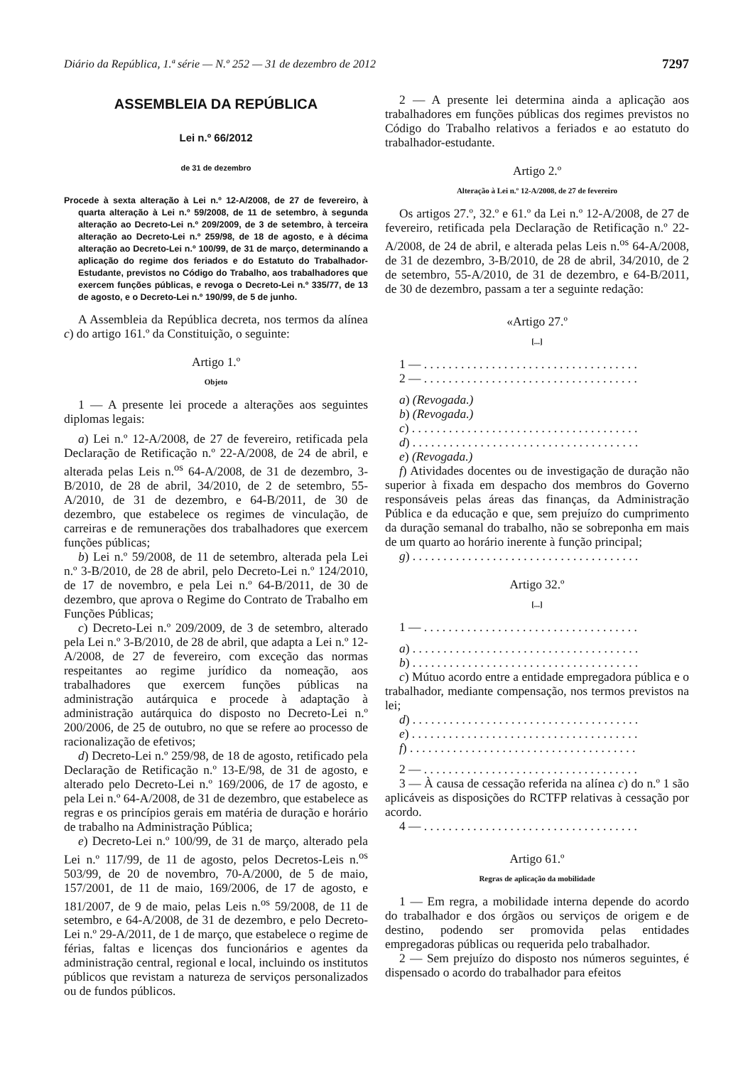Diário da República, 1.ª série — N.º 252 — 31 de dezembro de 2012 7297
ASSEMBLEIA DA REPÚBLICA
Lei n.º 66/2012
de 31 de dezembro
Procede à sexta alteração à Lei n.º 12-A/2008, de 27 de fevereiro, à quarta alteração à Lei n.º 59/2008, de 11 de setembro, à segunda alteração ao Decreto-Lei n.º 209/2009, de 3 de setembro, à terceira alteração ao Decreto-Lei n.º 259/98, de 18 de agosto, e à décima alteração ao Decreto-Lei n.º 100/99, de 31 de março, determinando a aplicação do regime dos feriados e do Estatuto do Trabalhador-Estudante, previstos no Código do Trabalho, aos trabalhadores que exercem funções públicas, e revoga o Decreto-Lei n.º 335/77, de 13 de agosto, e o Decreto-Lei n.º 190/99, de 5 de junho.
A Assembleia da República decreta, nos termos da alínea c) do artigo 161.º da Constituição, o seguinte:
Artigo 1.º
Objeto
1 — A presente lei procede a alterações aos seguintes diplomas legais:
a) Lei n.º 12-A/2008, de 27 de fevereiro, retificada pela Declaração de Retificação n.º 22-A/2008, de 24 de abril, e alterada pelas Leis n.<sup>os</sup> 64-A/2008, de 31 de dezembro, 3-B/2010, de 28 de abril, 34/2010, de 2 de setembro, 55-A/2010, de 31 de dezembro, e 64-B/2011, de 30 de dezembro, que estabelece os regimes de vinculação, de carreiras e de remunerações dos trabalhadores que exercem funções públicas;
b) Lei n.º 59/2008, de 11 de setembro, alterada pela Lei n.º 3-B/2010, de 28 de abril, pelo Decreto-Lei n.º 124/2010, de 17 de novembro, e pela Lei n.º 64-B/2011, de 30 de dezembro, que aprova o Regime do Contrato de Trabalho em Funções Públicas;
c) Decreto-Lei n.º 209/2009, de 3 de setembro, alterado pela Lei n.º 3-B/2010, de 28 de abril, que adapta a Lei n.º 12-A/2008, de 27 de fevereiro, com exceção das normas respeitantes ao regime jurídico da nomeação, aos trabalhadores que exercem funções públicas na administração autárquica e procede à adaptação à administração autárquica do disposto no Decreto-Lei n.º 200/2006, de 25 de outubro, no que se refere ao processo de racionalização de efetivos;
d) Decreto-Lei n.º 259/98, de 18 de agosto, retificado pela Declaração de Retificação n.º 13-E/98, de 31 de agosto, e alterado pelo Decreto-Lei n.º 169/2006, de 17 de agosto, e pela Lei n.º 64-A/2008, de 31 de dezembro, que estabelece as regras e os princípios gerais em matéria de duração e horário de trabalho na Administração Pública;
e) Decreto-Lei n.º 100/99, de 31 de março, alterado pela Lei n.º 117/99, de 11 de agosto, pelos Decretos-Leis n.<sup>os</sup> 503/99, de 20 de novembro, 70-A/2000, de 5 de maio, 157/2001, de 11 de maio, 169/2006, de 17 de agosto, e 181/2007, de 9 de maio, pelas Leis n.<sup>os</sup> 59/2008, de 11 de setembro, e 64-A/2008, de 31 de dezembro, e pelo Decreto-Lei n.º 29-A/2011, de 1 de março, que estabelece o regime de férias, faltas e licenças dos funcionários e agentes da administração central, regional e local, incluindo os institutos públicos que revistam a natureza de serviços personalizados ou de fundos públicos.
2 — A presente lei determina ainda a aplicação aos trabalhadores em funções públicas dos regimes previstos no Código do Trabalho relativos a feriados e ao estatuto do trabalhador-estudante.
Artigo 2.º
Alteração à Lei n.º 12-A/2008, de 27 de fevereiro
Os artigos 27.º, 32.º e 61.º da Lei n.º 12-A/2008, de 27 de fevereiro, retificada pela Declaração de Retificação n.º 22-A/2008, de 24 de abril, e alterada pelas Leis n.<sup>os</sup> 64-A/2008, de 31 de dezembro, 3-B/2010, de 28 de abril, 34/2010, de 2 de setembro, 55-A/2010, de 31 de dezembro, e 64-B/2011, de 30 de dezembro, passam a ter a seguinte redação:
«Artigo 27.º
[...]
1 — . . . . . . . . . . . . . . . . . . . . . . . . . . . . . . . . . . .
2 — . . . . . . . . . . . . . . . . . . . . . . . . . . . . . . . . . . .
a) (Revogada.)
b) (Revogada.)
c) . . . . . . . . . . . . . . . . . . . . . . . . . . . . . . . . . . . . .
d) . . . . . . . . . . . . . . . . . . . . . . . . . . . . . . . . . . . . .
e) (Revogada.)
f) Atividades docentes ou de investigação de duração não superior à fixada em despacho dos membros do Governo responsáveis pelas áreas das finanças, da Administração Pública e da educação e que, sem prejuízo do cumprimento da duração semanal do trabalho, não se sobreponha em mais de um quarto ao horário inerente à função principal;
g) . . . . . . . . . . . . . . . . . . . . . . . . . . . . . . . . . . . . .
Artigo 32.º
[...]
1 — . . . . . . . . . . . . . . . . . . . . . . . . . . . . . . . . . . .
a) . . . . . . . . . . . . . . . . . . . . . . . . . . . . . . . . . . . . .
b) . . . . . . . . . . . . . . . . . . . . . . . . . . . . . . . . . . . . .
c) Mútuo acordo entre a entidade empregadora pública e o trabalhador, mediante compensação, nos termos previstos na lei;
d) . . . . . . . . . . . . . . . . . . . . . . . . . . . . . . . . . . . . .
e) . . . . . . . . . . . . . . . . . . . . . . . . . . . . . . . . . . . . .
f) . . . . . . . . . . . . . . . . . . . . . . . . . . . . . . . . . . . . .
2 — . . . . . . . . . . . . . . . . . . . . . . . . . . . . . . . . . . .
3 — À causa de cessação referida na alínea c) do n.º 1 são aplicáveis as disposições do RCTFP relativas à cessação por acordo.
4 — . . . . . . . . . . . . . . . . . . . . . . . . . . . . . . . . . . .
Artigo 61.º
Regras de aplicação da mobilidade
1 — Em regra, a mobilidade interna depende do acordo do trabalhador e dos órgãos ou serviços de origem e de destino, podendo ser promovida pelas entidades empregadoras públicas ou requerida pelo trabalhador.
2 — Sem prejuízo do disposto nos números seguintes, é dispensado o acordo do trabalhador para efeitos